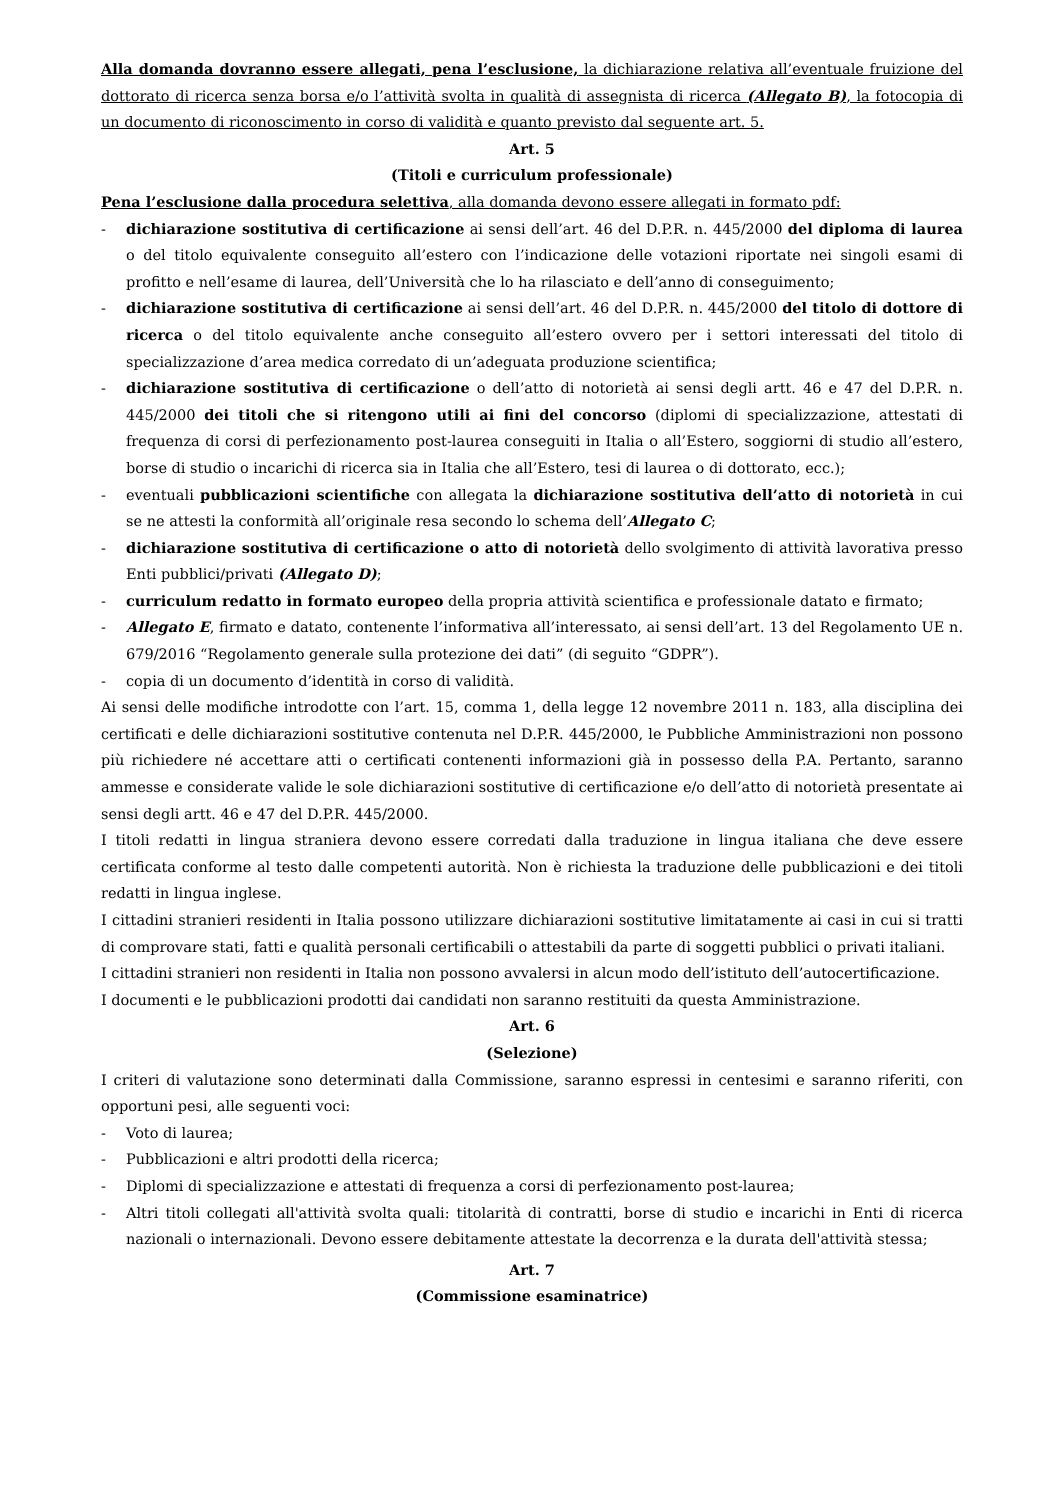Alla domanda dovranno essere allegati, pena l’esclusione, la dichiarazione relativa all’eventuale fruizione del dottorato di ricerca senza borsa e/o l’attività svolta in qualità di assegnista di ricerca (Allegato B), la fotocopia di un documento di riconoscimento in corso di validità e quanto previsto dal seguente art. 5.
Art. 5
(Titoli e curriculum professionale)
Pena l’esclusione dalla procedura selettiva, alla domanda devono essere allegati in formato pdf:
- dichiarazione sostitutiva di certificazione ai sensi dell’art. 46 del D.P.R. n. 445/2000 del diploma di laurea o del titolo equivalente conseguito all’estero con l’indicazione delle votazioni riportate nei singoli esami di profitto e nell’esame di laurea, dell’Università che lo ha rilasciato e dell’anno di conseguimento;
- dichiarazione sostitutiva di certificazione ai sensi dell’art. 46 del D.P.R. n. 445/2000 del titolo di dottore di ricerca o del titolo equivalente anche conseguito all’estero ovvero per i settori interessati del titolo di specializzazione d’area medica corredato di un’adeguata produzione scientifica;
- dichiarazione sostitutiva di certificazione o dell’atto di notorietà ai sensi degli artt. 46 e 47 del D.P.R. n. 445/2000 dei titoli che si ritengono utili ai fini del concorso (diplomi di specializzazione, attestati di frequenza di corsi di perfezionamento post-laurea conseguiti in Italia o all’Estero, soggiorni di studio all’estero, borse di studio o incarichi di ricerca sia in Italia che all’Estero, tesi di laurea o di dottorato, ecc.);
- eventuali pubblicazioni scientifiche con allegata la dichiarazione sostitutiva dell’atto di notorietà in cui se ne attesti la conformità all’originale resa secondo lo schema dell’Allegato C;
- dichiarazione sostitutiva di certificazione o atto di notorietà dello svolgimento di attività lavorativa presso Enti pubblici/privati (Allegato D);
- curriculum redatto in formato europeo della propria attività scientifica e professionale datato e firmato;
- Allegato E, firmato e datato, contenente l’informativa all’interessato, ai sensi dell’art. 13 del Regolamento UE n. 679/2016 “Regolamento generale sulla protezione dei dati” (di seguito “GDPR”).
- copia di un documento d’identità in corso di validità.
Ai sensi delle modifiche introdotte con l’art. 15, comma 1, della legge 12 novembre 2011 n. 183, alla disciplina dei certificati e delle dichiarazioni sostitutive contenuta nel D.P.R. 445/2000, le Pubbliche Amministrazioni non possono più richiedere né accettare atti o certificati contenenti informazioni già in possesso della P.A. Pertanto, saranno ammesse e considerate valide le sole dichiarazioni sostitutive di certificazione e/o dell’atto di notorietà presentate ai sensi degli artt. 46 e 47 del D.P.R. 445/2000.
I titoli redatti in lingua straniera devono essere corredati dalla traduzione in lingua italiana che deve essere certificata conforme al testo dalle competenti autorità. Non è richiesta la traduzione delle pubblicazioni e dei titoli redatti in lingua inglese.
I cittadini stranieri residenti in Italia possono utilizzare dichiarazioni sostitutive limitatamente ai casi in cui si tratti di comprovare stati, fatti e qualità personali certificabili o attestabili da parte di soggetti pubblici o privati italiani.
I cittadini stranieri non residenti in Italia non possono avvalersi in alcun modo dell’istituto dell’autocertificazione.
I documenti e le pubblicazioni prodotti dai candidati non saranno restituiti da questa Amministrazione.
Art. 6
(Selezione)
I criteri di valutazione sono determinati dalla Commissione, saranno espressi in centesimi e saranno riferiti, con opportuni pesi, alle seguenti voci:
- Voto di laurea;
- Pubblicazioni e altri prodotti della ricerca;
- Diplomi di specializzazione e attestati di frequenza a corsi di perfezionamento post-laurea;
- Altri titoli collegati all'attività svolta quali: titolarità di contratti, borse di studio e incarichi in Enti di ricerca nazionali o internazionali. Devono essere debitamente attestate la decorrenza e la durata dell'attività stessa;
Art. 7
(Commissione esaminatrice)